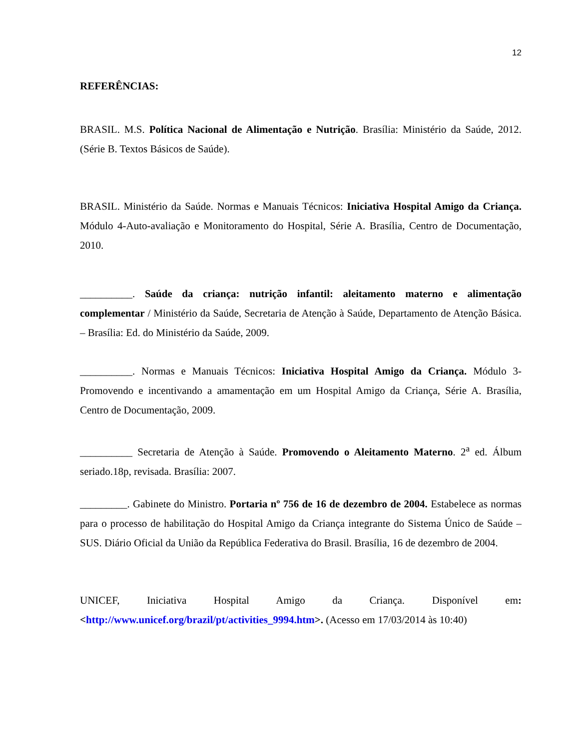12
REFERÊNCIAS:
BRASIL. M.S. Política Nacional de Alimentação e Nutrição. Brasília: Ministério da Saúde, 2012. (Série B. Textos Básicos de Saúde).
BRASIL. Ministério da Saúde. Normas e Manuais Técnicos: Iniciativa Hospital Amigo da Criança. Módulo 4-Auto-avaliação e Monitoramento do Hospital, Série A. Brasília, Centro de Documentação, 2010.
__________. Saúde da criança: nutrição infantil: aleitamento materno e alimentação complementar / Ministério da Saúde, Secretaria de Atenção à Saúde, Departamento de Atenção Básica. – Brasília: Ed. do Ministério da Saúde, 2009.
__________. Normas e Manuais Técnicos: Iniciativa Hospital Amigo da Criança. Módulo 3-Promovendo e incentivando a amamentação em um Hospital Amigo da Criança, Série A. Brasília, Centro de Documentação, 2009.
__________ Secretaria de Atenção à Saúde. Promovendo o Aleitamento Materno. 2<sup>a</sup> ed. Álbum seriado.18p, revisada. Brasília: 2007.
_________. Gabinete do Ministro. Portaria nº 756 de 16 de dezembro de 2004. Estabelece as normas para o processo de habilitação do Hospital Amigo da Criança integrante do Sistema Único de Saúde – SUS. Diário Oficial da União da República Federativa do Brasil. Brasília, 16 de dezembro de 2004.
UNICEF, Iniciativa Hospital Amigo da Criança. Disponível em:<http://www.unicef.org/brazil/pt/activities_9994.htm>. (Acesso em 17/03/2014 às 10:40)